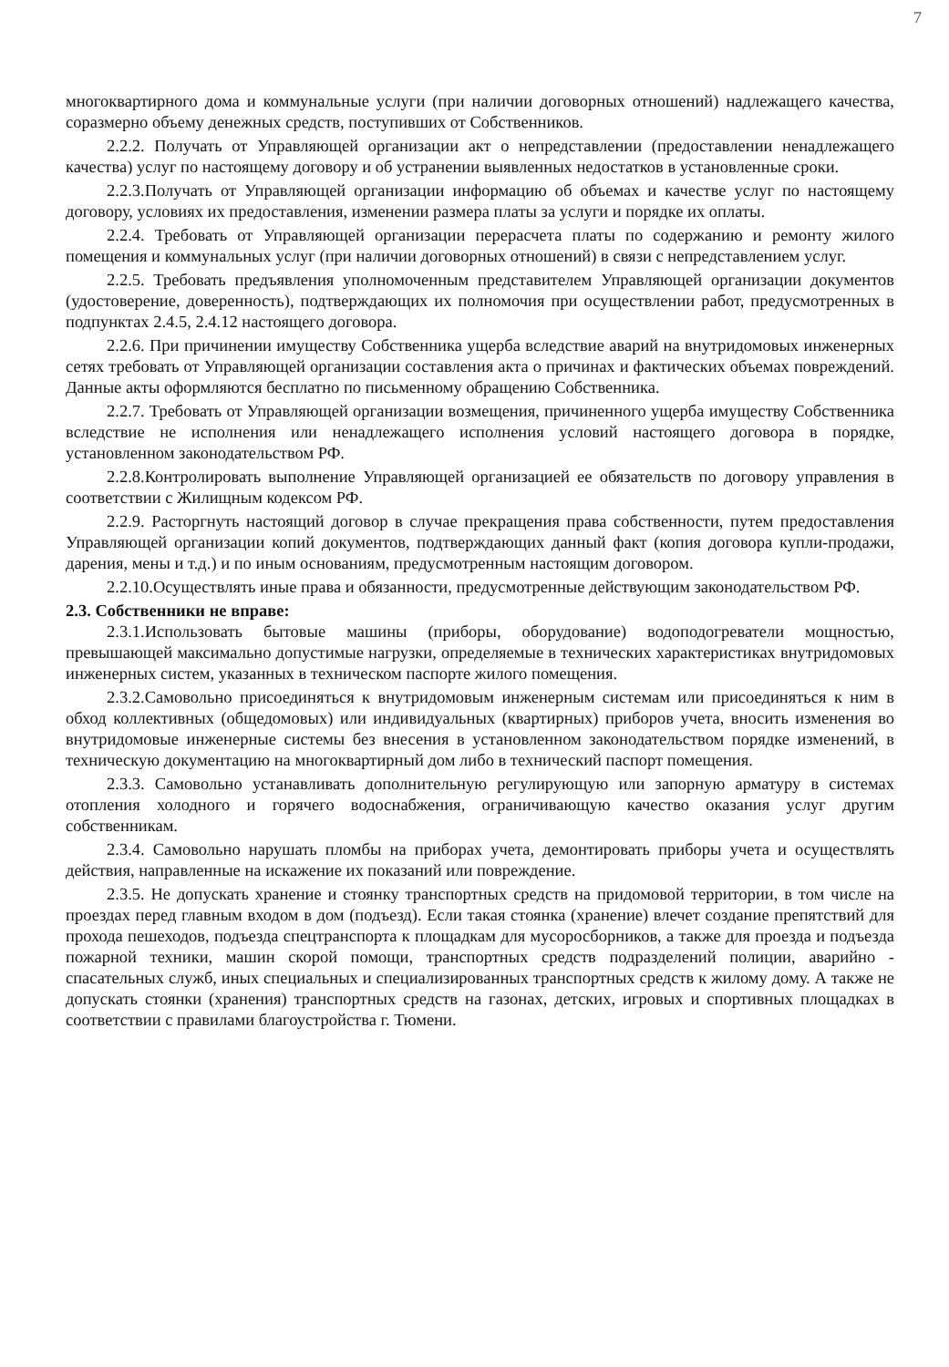7
многоквартирного дома и коммунальные услуги (при наличии договорных отношений) надлежащего качества, соразмерно объему денежных средств, поступивших от Собственников.
2.2.2. Получать от Управляющей организации акт о непредставлении (предоставлении ненадлежащего качества) услуг по настоящему договору и об устранении выявленных недостатков в установленные сроки.
2.2.3.Получать от Управляющей организации информацию об объемах и качестве услуг по настоящему договору, условиях их предоставления, изменении размера платы за услуги и порядке их оплаты.
2.2.4. Требовать от Управляющей организации перерасчета платы по содержанию и ремонту жилого помещения и коммунальных услуг (при наличии договорных отношений) в связи с непредставлением услуг.
2.2.5. Требовать предъявления уполномоченным представителем Управляющей организации документов (удостоверение, доверенность), подтверждающих их полномочия при осуществлении работ, предусмотренных в подпунктах 2.4.5, 2.4.12 настоящего договора.
2.2.6. При причинении имуществу Собственника ущерба вследствие аварий на внутридомовых инженерных сетях требовать от Управляющей организации составления акта о причинах и фактических объемах повреждений. Данные акты оформляются бесплатно по письменному обращению Собственника.
2.2.7. Требовать от Управляющей организации возмещения, причиненного ущерба имуществу Собственника вследствие не исполнения или ненадлежащего исполнения условий настоящего договора в порядке, установленном законодательством РФ.
2.2.8.Контролировать выполнение Управляющей организацией ее обязательств по договору управления в соответствии с Жилищным кодексом РФ.
2.2.9. Расторгнуть настоящий договор в случае прекращения права собственности, путем предоставления Управляющей организации копий документов, подтверждающих данный факт (копия договора купли-продажи, дарения, мены и т.д.) и по иным основаниям, предусмотренным настоящим договором.
2.2.10.Осуществлять иные права и обязанности, предусмотренные действующим законодательством РФ.
2.3. Собственники не вправе:
2.3.1.Использовать бытовые машины (приборы, оборудование) водоподогреватели мощностью, превышающей максимально допустимые нагрузки, определяемые в технических характеристиках внутридомовых инженерных систем, указанных в техническом паспорте жилого помещения.
2.3.2.Самовольно присоединяться к внутридомовым инженерным системам или присоединяться к ним в обход коллективных (общедомовых) или индивидуальных (квартирных) приборов учета, вносить изменения во внутридомовые инженерные системы без внесения в установленном законодательством порядке изменений, в техническую документацию на многоквартирный дом либо в технический паспорт помещения.
2.3.3. Самовольно устанавливать дополнительную регулирующую или запорную арматуру в системах отопления холодного и горячего водоснабжения, ограничивающую качество оказания услуг другим собственникам.
2.3.4. Самовольно нарушать пломбы на приборах учета, демонтировать приборы учета и осуществлять действия, направленные на искажение их показаний или повреждение.
2.3.5. Не допускать хранение и стоянку транспортных средств на придомовой территории, в том числе на проездах перед главным входом в дом (подъезд). Если такая стоянка (хранение) влечет создание препятствий для прохода пешеходов, подъезда спецтранспорта к площадкам для мусоросборников, а также для проезда и подъезда пожарной техники, машин скорой помощи, транспортных средств подразделений полиции, аварийно - спасательных служб, иных специальных и специализированных транспортных средств к жилому дому. А также не допускать стоянки (хранения) транспортных средств на газонах, детских, игровых и спортивных площадках в соответствии с правилами благоустройства г. Тюмени.